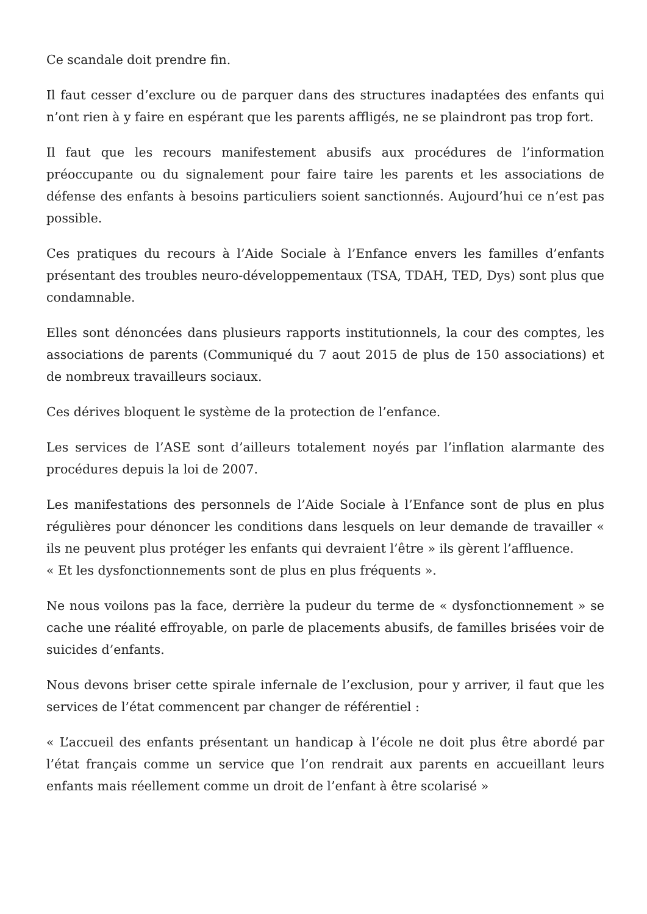Ce scandale doit prendre fin.
Il faut cesser d’exclure ou de parquer dans des structures inadaptées des enfants qui n’ont rien à y faire en espérant que les parents affligés, ne se plaindront pas trop fort.
Il faut que les recours manifestement abusifs aux procédures de l’information préoccupante ou du signalement pour faire taire les parents et les associations de défense des enfants à besoins particuliers soient sanctionnés. Aujourd’hui ce n’est pas possible.
Ces pratiques du recours à l’Aide Sociale à l’Enfance envers les familles d’enfants présentant des troubles neuro-développementaux (TSA, TDAH, TED, Dys) sont plus que condamnable.
Elles sont dénoncées dans plusieurs rapports institutionnels, la cour des comptes, les associations de parents (Communiqué du 7 aout 2015 de plus de 150 associations) et de nombreux travailleurs sociaux.
Ces dérives bloquent le système de la protection de l’enfance.
Les services de l’ASE sont d’ailleurs totalement noyés par l’inflation alarmante des procédures depuis la loi de 2007.
Les manifestations des personnels de l’Aide Sociale à l’Enfance sont de plus en plus régulières pour dénoncer les conditions dans lesquels on leur demande de travailler « ils ne peuvent plus protéger les enfants qui devraient l’être » ils gèrent l’affluence.
« Et les dysfonctionnements sont de plus en plus fréquents ».
Ne nous voilons pas la face, derrière la pudeur du terme de « dysfonctionnement » se cache une réalité effroyable, on parle de placements abusifs, de familles brisées voir de suicides d’enfants.
Nous devons briser cette spirale infernale de l’exclusion, pour y arriver, il faut que les services de l’état commencent par changer de référentiel :
« L’accueil des enfants présentant un handicap à l’école ne doit plus être abordé par l’état français comme un service que l’on rendrait aux parents en accueillant leurs enfants mais réellement comme un droit de l’enfant à être scolarisé »